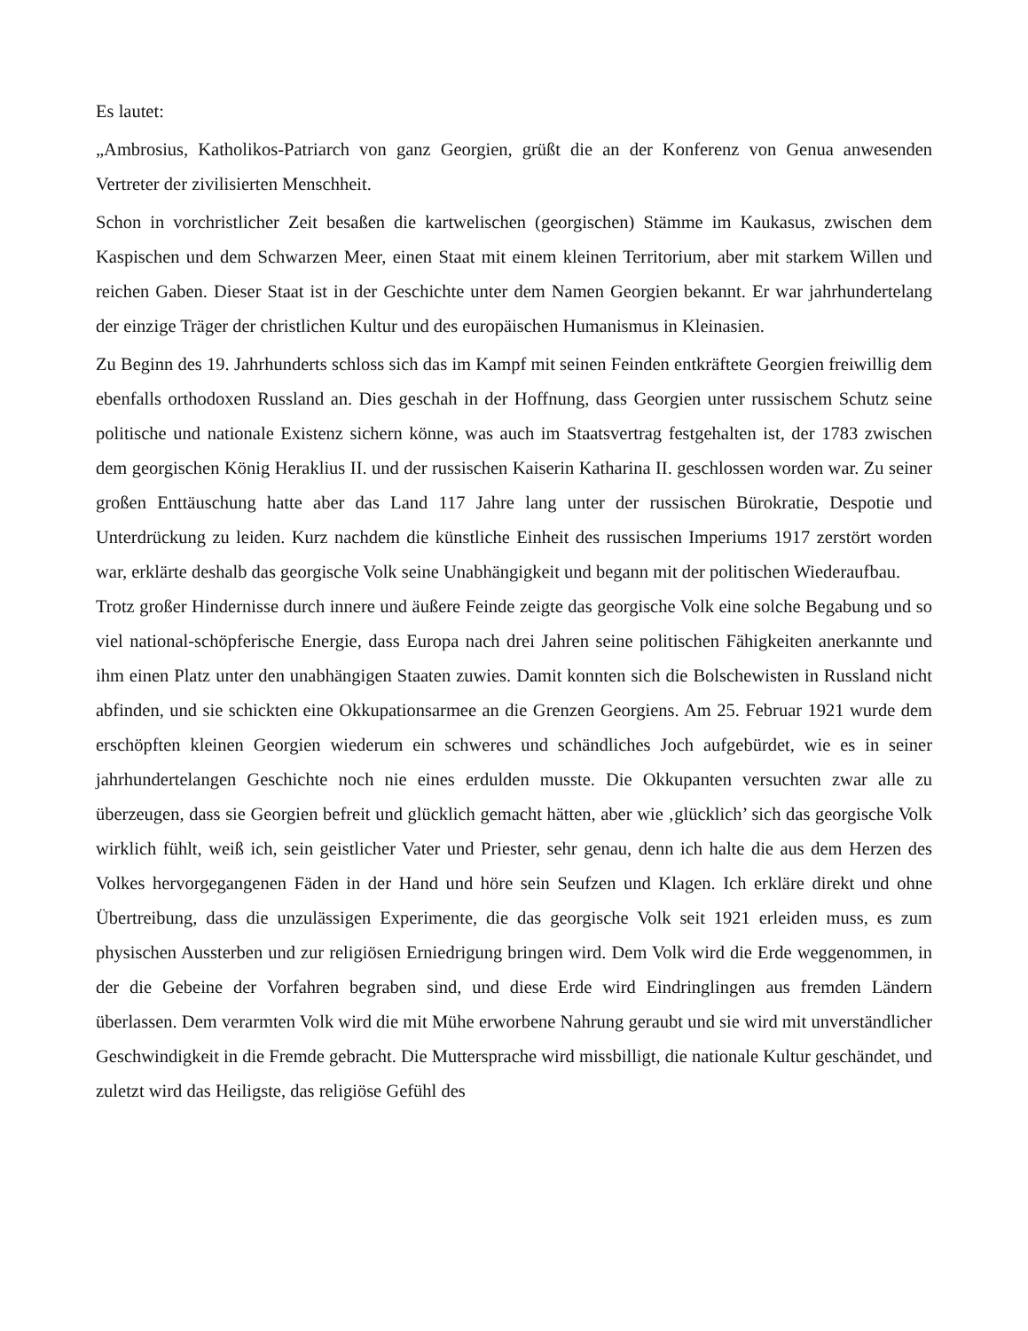Es lautet:
„Ambrosius, Katholikos-Patriarch von ganz Georgien, grüßt die an der Konferenz von Genua anwesenden Vertreter der zivilisierten Menschheit.
Schon in vorchristlicher Zeit besaßen die kartwelischen (georgischen) Stämme im Kaukasus, zwischen dem Kaspischen und dem Schwarzen Meer, einen Staat mit einem kleinen Territorium, aber mit starkem Willen und reichen Gaben. Dieser Staat ist in der Geschichte unter dem Namen Georgien bekannt. Er war jahrhundertelang der einzige Träger der christlichen Kultur und des europäischen Humanismus in Kleinasien.
Zu Beginn des 19. Jahrhunderts schloss sich das im Kampf mit seinen Feinden entkräftete Georgien freiwillig dem ebenfalls orthodoxen Russland an. Dies geschah in der Hoffnung, dass Georgien unter russischem Schutz seine politische und nationale Existenz sichern könne, was auch im Staatsvertrag festgehalten ist, der 1783 zwischen dem georgischen König Heraklius II. und der russischen Kaiserin Katharina II. geschlossen worden war. Zu seiner großen Enttäuschung hatte aber das Land 117 Jahre lang unter der russischen Bürokratie, Despotie und Unterdrückung zu leiden. Kurz nachdem die künstliche Einheit des russischen Imperiums 1917 zerstört worden war, erklärte deshalb das georgische Volk seine Unabhängigkeit und begann mit der politischen Wiederaufbau.
Trotz großer Hindernisse durch innere und äußere Feinde zeigte das georgische Volk eine solche Begabung und so viel national-schöpferische Energie, dass Europa nach drei Jahren seine politischen Fähigkeiten anerkannte und ihm einen Platz unter den unabhängigen Staaten zuwies. Damit konnten sich die Bolschewisten in Russland nicht abfinden, und sie schickten eine Okkupationsarmee an die Grenzen Georgiens. Am 25. Februar 1921 wurde dem erschöpften kleinen Georgien wiederum ein schweres und schändliches Joch aufgebürdet, wie es in seiner jahrhundertelangen Geschichte noch nie eines erdulden musste. Die Okkupanten versuchten zwar alle zu überzeugen, dass sie Georgien befreit und glücklich gemacht hätten, aber wie ‚glücklich’ sich das georgische Volk wirklich fühlt, weiß ich, sein geistlicher Vater und Priester, sehr genau, denn ich halte die aus dem Herzen des Volkes hervorgegangenen Fäden in der Hand und höre sein Seufzen und Klagen. Ich erkläre direkt und ohne Übertreibung, dass die unzulässigen Experimente, die das georgische Volk seit 1921 erleiden muss, es zum physischen Aussterben und zur religiösen Erniedrigung bringen wird. Dem Volk wird die Erde weggenommen, in der die Gebeine der Vorfahren begraben sind, und diese Erde wird Eindringlingen aus fremden Ländern überlassen. Dem verarmten Volk wird die mit Mühe erworbene Nahrung geraubt und sie wird mit unverständlicher Geschwindigkeit in die Fremde gebracht. Die Muttersprache wird missbilligt, die nationale Kultur geschändet, und zuletzt wird das Heiligste, das religiöse Gefühl des